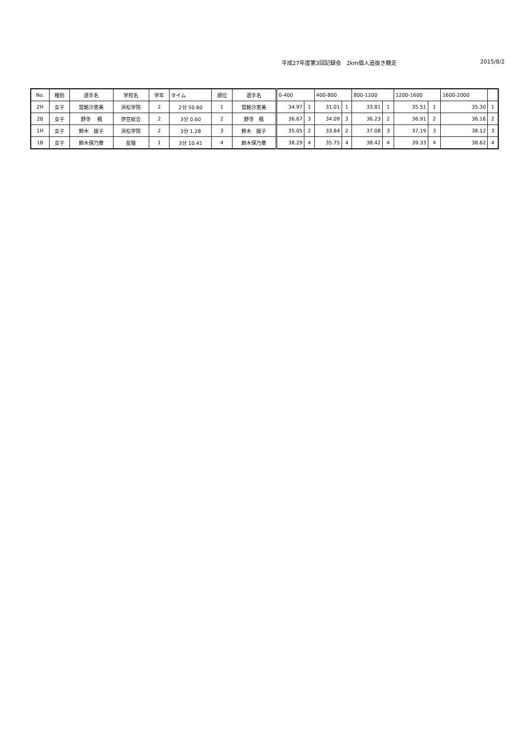平成27年度第3回記録会　2km個人追抜き競走 2015/8/2
| No. | 種別 | 選手名 | 学校名 | 学年 | タイム | 順位 | 選手名 | 0-400 | | 400-800 | | 800-1200 | | 1200-1600 | | 1600-2000 | |
| --- | --- | --- | --- | --- | --- | --- | --- | --- | --- | --- | --- | --- | --- | --- | --- | --- | --- |
| 2H | 女子 | 當銘沙恵美 | 浜松学院 | 2 | 2分 50.60 | 1 | 當銘沙恵美 | 34.97 | 1 | 31.01 | 1 | 33.81 | 1 | 35.51 | 1 | 35.30 | 1 |
| 2B | 女子 | 野寺 楓 | 伊豆総合 | 2 | 3分 0.60 | 2 | 野寺 楓 | 36.67 | 3 | 34.09 | 3 | 36.23 | 2 | 36.91 | 2 | 36.16 | 2 |
| 1H | 女子 | 鈴木 媛子 | 浜松学院 | 2 | 3分 1.28 | 3 | 鈴木 媛子 | 35.05 | 2 | 33.84 | 2 | 37.08 | 3 | 37.19 | 3 | 38.12 | 3 |
| 1B | 女子 | 鈴木保乃華 | 星陵 | 1 | 3分 10.41 | 4 | 鈴木保乃華 | 38.29 | 4 | 35.75 | 4 | 38.42 | 4 | 39.33 | 4 | 38.62 | 4 |